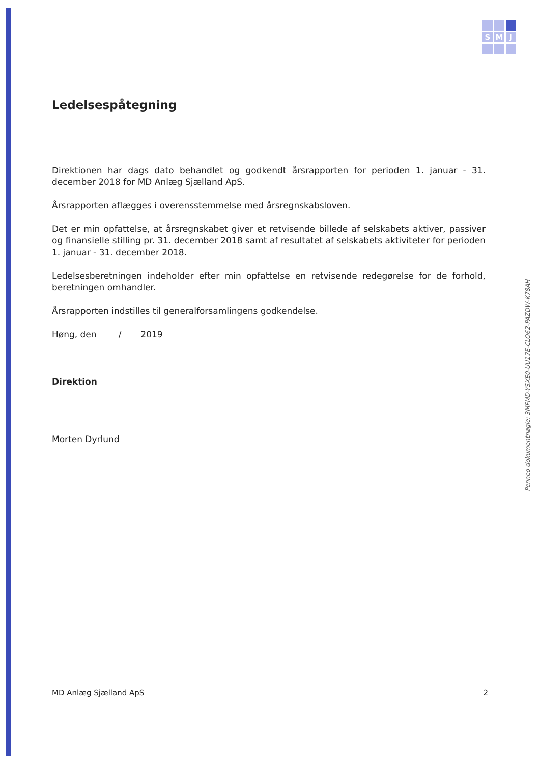S
M
J
Ledelsespåtegning
Direktionen har dags dato behandlet og godkendt årsrapporten for perioden 1. januar - 31. december 2018 for MD Anlæg Sjælland ApS.
Årsrapporten aflægges i overensstemmelse med årsregnskabsloven.
Det er min opfattelse, at årsregnskabet giver et retvisende billede af selskabets aktiver, passiver og finansielle stilling pr. 31. december 2018 samt af resultatet af selskabets aktiviteter for perioden 1. januar - 31. december 2018.
Ledelsesberetningen indeholder efter min opfattelse en retvisende redegørelse for de forhold, beretningen omhandler.
Årsrapporten indstilles til generalforsamlingens godkendelse.
Høng, den / 2019
Direktion
Morten Dyrlund
MD Anlæg Sjælland ApS 2
Penneo dokumentnøgle: 3MFMD-YSXE0-UU17E-CLO62-PAZDW-K78AH